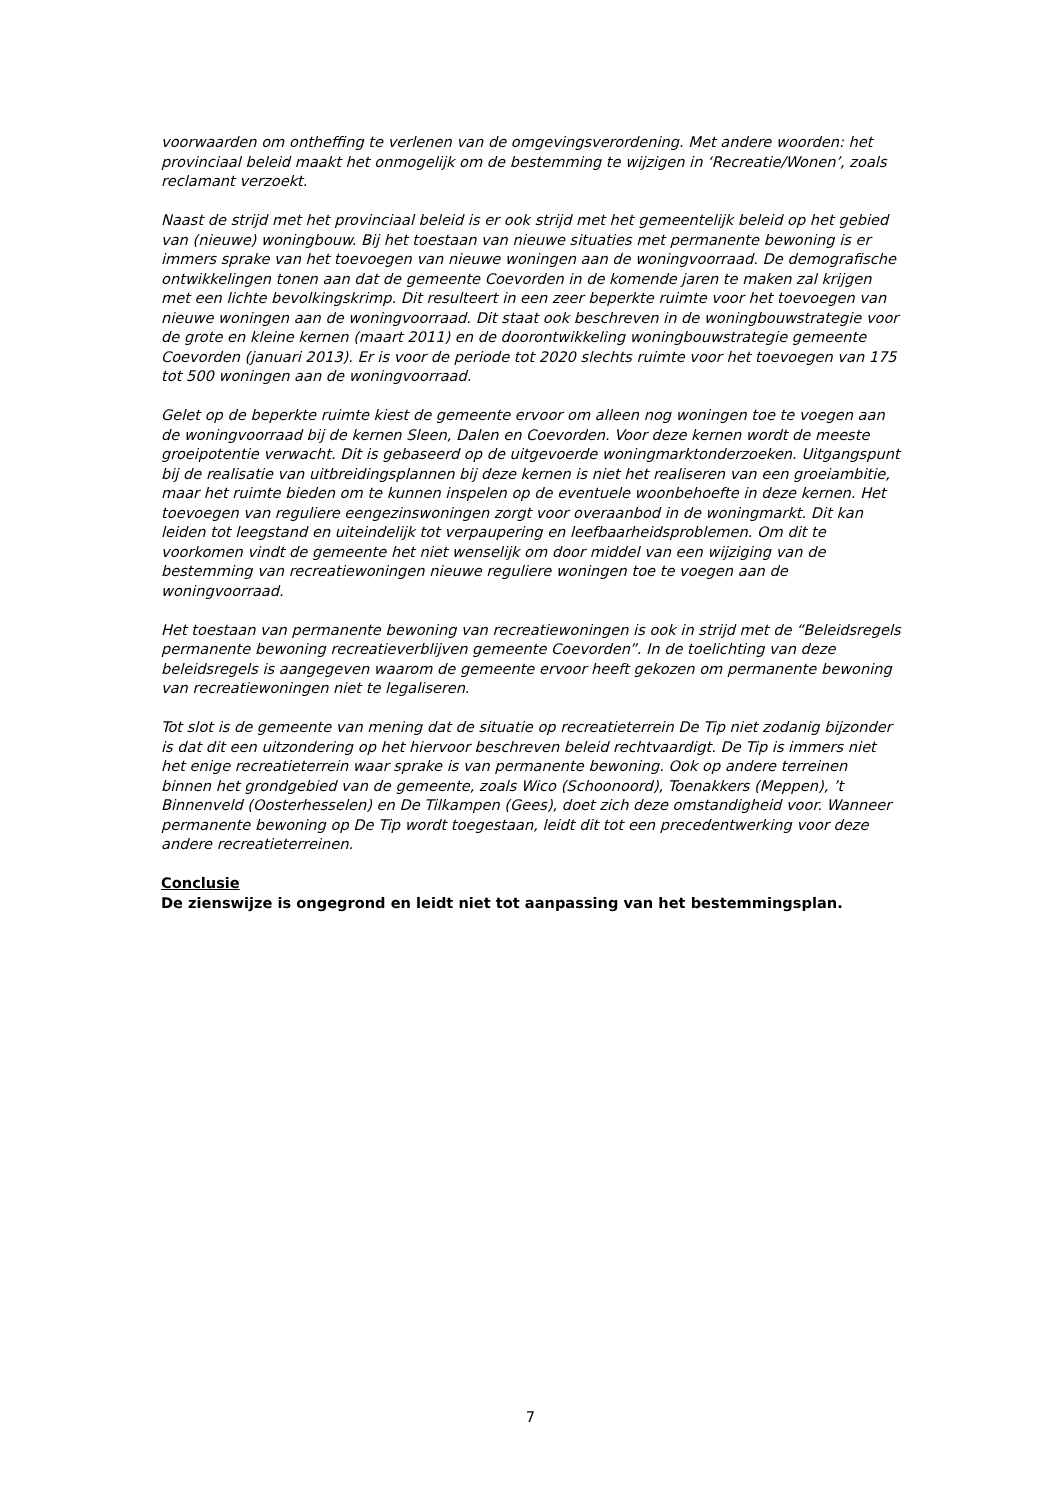voorwaarden om ontheffing te verlenen van de omgevingsverordening. Met andere woorden: het provinciaal beleid maakt het onmogelijk om de bestemming te wijzigen in ‘Recreatie/Wonen’, zoals reclamant verzoekt.
Naast de strijd met het provinciaal beleid is er ook strijd met het gemeentelijk beleid op het gebied van (nieuwe) woningbouw. Bij het toestaan van nieuwe situaties met permanente bewoning is er immers sprake van het toevoegen van nieuwe woningen aan de woningvoorraad. De demografische ontwikkelingen tonen aan dat de gemeente Coevorden in de komende jaren te maken zal krijgen met een lichte bevolkingskrimp. Dit resulteert in een zeer beperkte ruimte voor het toevoegen van nieuwe woningen aan de woningvoorraad. Dit staat ook beschreven in de woningbouwstrategie voor de grote en kleine kernen (maart 2011) en de doorontwikkeling woningbouwstrategie gemeente Coevorden (januari 2013). Er is voor de periode tot 2020 slechts ruimte voor het toevoegen van 175 tot 500 woningen aan de woningvoorraad.
Gelet op de beperkte ruimte kiest de gemeente ervoor om alleen nog woningen toe te voegen aan de woningvoorraad bij de kernen Sleen, Dalen en Coevorden. Voor deze kernen wordt de meeste groeipotentie verwacht. Dit is gebaseerd op de uitgevoerde woningmarktonderzoeken. Uitgangspunt bij de realisatie van uitbreidingsplannen bij deze kernen is niet het realiseren van een groeiambitie, maar het ruimte bieden om te kunnen inspelen op de eventuele woonbehoefte in deze kernen. Het toevoegen van reguliere eengezinswoningen zorgt voor overaanbod in de woningmarkt. Dit kan leiden tot leegstand en uiteindelijk tot verpaupering en leefbaarheidsproblemen. Om dit te voorkomen vindt de gemeente het niet wenselijk om door middel van een wijziging van de bestemming van recreatiewoningen nieuwe reguliere woningen toe te voegen aan de woningvoorraad.
Het toestaan van permanente bewoning van recreatiewoningen is ook in strijd met de “Beleidsregels permanente bewoning recreatieverblijven gemeente Coevorden”. In de toelichting van deze beleidsregels is aangegeven waarom de gemeente ervoor heeft gekozen om permanente bewoning van recreatiewoningen niet te legaliseren.
Tot slot is de gemeente van mening dat de situatie op recreatieterrein De Tip niet zodanig bijzonder is dat dit een uitzondering op het hiervoor beschreven beleid rechtvaardigt. De Tip is immers niet het enige recreatieterrein waar sprake is van permanente bewoning. Ook op andere terreinen binnen het grondgebied van de gemeente, zoals Wico (Schoonoord), Toenakkers (Meppen), ’t Binnenveld (Oosterhesselen) en De Tilkampen (Gees), doet zich deze omstandigheid voor. Wanneer permanente bewoning op De Tip wordt toegestaan, leidt dit tot een precedentwerking voor deze andere recreatieterreinen.
Conclusie
De zienswijze is ongegrond en leidt niet tot aanpassing van het bestemmingsplan.
7